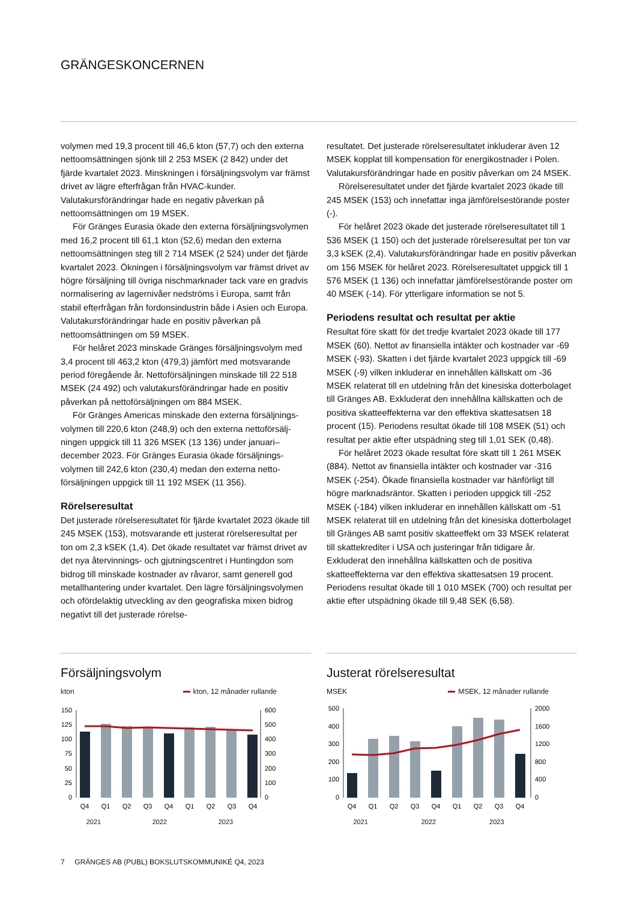GRÄNGESKONCERNEN
volymen med 19,3 procent till 46,6 kton (57,7) och den externa nettoomsättningen sjönk till 2 253 MSEK (2 842) under det fjärde kvartalet 2023. Minskningen i försäljningsvolym var främst drivet av lägre efterfrågan från HVAC-kunder. Valutakursförändringar hade en negativ påverkan på nettoomsättningen om 19 MSEK.
För Gränges Eurasia ökade den externa försäljnings­volymen med 16,2 procent till 61,1 kton (52,6) medan den externa nettoomsättningen steg till 2 714 MSEK (2 524) under det fjärde kvartalet 2023. Ökningen i försäljningsvolym var främst drivet av högre försäljning till övriga nischmarknader tack vare en gradvis normalisering av lagernivåer nedströms i Europa, samt från stabil efterfrågan från fordonsindustrin både i Asien och Europa. Valutakursförändringar hade en positiv påverkan på nettoomsättningen om 59 MSEK.
För helåret 2023 minskade Gränges försäljningsvolym med 3,4 procent till 463,2 kton (479,3) jämfört med motsvarande period föregående år. Nettoförsäljningen minskade till 22 518 MSEK (24 492) och valutakursförändringar hade en positiv påverkan på nettoförsäljningen om 884 MSEK.
För Gränges Americas minskade den externa försäljnings­volymen till 220,6 kton (248,9) och den externa nettoförsälj­ningen uppgick till 11 326 MSEK (13 136) under januari–december 2023. För Gränges Eurasia ökade försäljnings­volymen till 242,6 kton (230,4) medan den externa netto­försäljningen uppgick till 11 192 MSEK (11 356).
Rörelseresultat
Det justerade rörelseresultatet för fjärde kvartalet 2023 ökade till 245 MSEK (153), motsvarande ett justerat rörelse­resultat per ton om 2,3 kSEK (1,4). Det ökade resultatet var främst drivet av det nya återvinnings- och gjutningscentret i Huntingdon som bidrog till minskade kostnader av råvaror, samt generell god metallhantering under kvartalet. Den lägre försäljningsvolymen och ofördelaktig utveckling av den geografiska mixen bidrog negativt till det justerade rörelse-
resultatet. Det justerade rörelseresultatet inkluderar även 12 MSEK kopplat till kompensation för energikostnader i Polen. Valutakursförändringar hade en positiv påverkan om 24 MSEK.
Rörelseresultatet under det fjärde kvartalet 2023 ökade till 245 MSEK (153) och innefattar inga jämförelsestörande poster (-).
För helåret 2023 ökade det justerade rörelseresultatet till 1 536 MSEK (1 150) och det justerade rörelseresultat per ton var 3,3 kSEK (2,4). Valutakursförändringar hade en positiv påverkan om 156 MSEK för helåret 2023. Rörelseresultatet uppgick till 1 576 MSEK (1 136) och innefattar jämförelse­störande poster om 40 MSEK (-14). För ytterligare information se not 5.
Periodens resultat och resultat per aktie
Resultat före skatt för det tredje kvartalet 2023 ökade till 177 MSEK (60). Nettot av finansiella intäkter och kostnader var -69 MSEK (-93). Skatten i det fjärde kvartalet 2023 uppgick till -69 MSEK (-9) vilken inkluderar en innehållen källskatt om -36 MSEK relaterat till en utdelning från det kinesiska dotter­bolaget till Gränges AB. Exkluderat den innehållna källskatten och de positiva skatteeffekterna var den effektiva skattesatsen 18 procent (15). Periodens resultat ökade till 108 MSEK (51) och resultat per aktie efter utspädning steg till 1,01 SEK (0,48).
För helåret 2023 ökade resultat före skatt till 1 261 MSEK (884). Nettot av finansiella intäkter och kostnader var -316 MSEK (-254). Ökade finansiella kostnader var hänförligt till högre marknadsräntor. Skatten i perioden uppgick till -252 MSEK (-184) vilken inkluderar en innehållen källskatt om -51 MSEK relaterat till en utdelning från det kinesiska dotterbolaget till Gränges AB samt positiv skatteeffekt om 33 MSEK relaterat till skattekrediter i USA och justeringar från tidigare år. Exkluderat den innehållna källskatten och de positiva skatteeffekterna var den effektiva skatte­satsen 19 procent. Periodens resultat ökade till 1 010 MSEK (700) och resultat per aktie efter utspädning ökade till 9,48 SEK (6,58).
Försäljningsvolym
kton kton, 12 månader rullande
150
125
100
75
50
25
0
600
500
400
300
200
100
0
Q4
Q1
Q2
Q3
Q4
Q1
Q2
Q3
Q4
2021 2022 2023
Justerat rörelseresultat
MSEK MSEK, 12 månader rullande
500
400
300
200
100
0
2000
1600
1200
800
400
0
Q4
Q1
Q2
Q3
Q4
Q1
Q2
Q3
Q4
2021 2022 2023
7 GRÄNGES AB (PUBL) BOKSLUTSKOMMUNIKÉ Q4, 2023